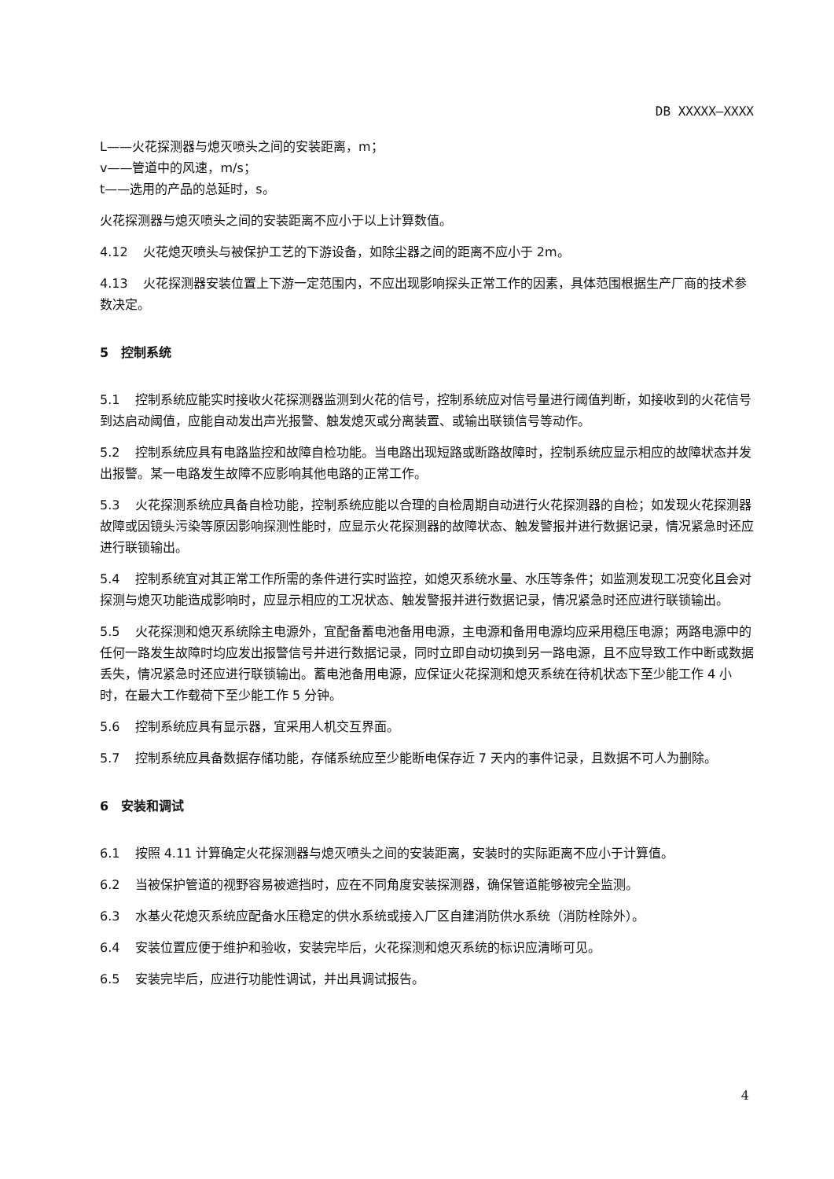DB XXXXX—XXXX
L——火花探测器与熄灭喷头之间的安装距离，m；
v——管道中的风速，m/s；
t——选用的产品的总延时，s。
火花探测器与熄灭喷头之间的安装距离不应小于以上计算数值。
4.12 火花熄灭喷头与被保护工艺的下游设备，如除尘器之间的距离不应小于 2m。
4.13 火花探测器安装位置上下游一定范围内，不应出现影响探头正常工作的因素，具体范围根据生产厂商的技术参数决定。
5　控制系统
5.1 控制系统应能实时接收火花探测器监测到火花的信号，控制系统应对信号量进行阈值判断，如接收到的火花信号到达启动阈值，应能自动发出声光报警、触发熄灭或分离装置、或输出联锁信号等动作。
5.2 控制系统应具有电路监控和故障自检功能。当电路出现短路或断路故障时，控制系统应显示相应的故障状态并发出报警。某一电路发生故障不应影响其他电路的正常工作。
5.3 火花探测系统应具备自检功能，控制系统应能以合理的自检周期自动进行火花探测器的自检；如发现火花探测器故障或因镜头污染等原因影响探测性能时，应显示火花探测器的故障状态、触发警报并进行数据记录，情况紧急时还应进行联锁输出。
5.4 控制系统宜对其正常工作所需的条件进行实时监控，如熄灭系统水量、水压等条件；如监测发现工况变化且会对探测与熄灭功能造成影响时，应显示相应的工况状态、触发警报并进行数据记录，情况紧急时还应进行联锁输出。
5.5 火花探测和熄灭系统除主电源外，宜配备蓄电池备用电源，主电源和备用电源均应采用稳压电源；两路电源中的任何一路发生故障时均应发出报警信号并进行数据记录，同时立即自动切换到另一路电源，且不应导致工作中断或数据丢失，情况紧急时还应进行联锁输出。蓄电池备用电源，应保证火花探测和熄灭系统在待机状态下至少能工作 4 小时，在最大工作载荷下至少能工作 5 分钟。
5.6 控制系统应具有显示器，宜采用人机交互界面。
5.7 控制系统应具备数据存储功能，存储系统应至少能断电保存近 7 天内的事件记录，且数据不可人为删除。
6　安装和调试
6.1 按照 4.11 计算确定火花探测器与熄灭喷头之间的安装距离，安装时的实际距离不应小于计算值。
6.2 当被保护管道的视野容易被遮挡时，应在不同角度安装探测器，确保管道能够被完全监测。
6.3 水基火花熄灭系统应配备水压稳定的供水系统或接入厂区自建消防供水系统（消防栓除外）。
6.4 安装位置应便于维护和验收，安装完毕后，火花探测和熄灭系统的标识应清晰可见。
6.5 安装完毕后，应进行功能性调试，并出具调试报告。
4